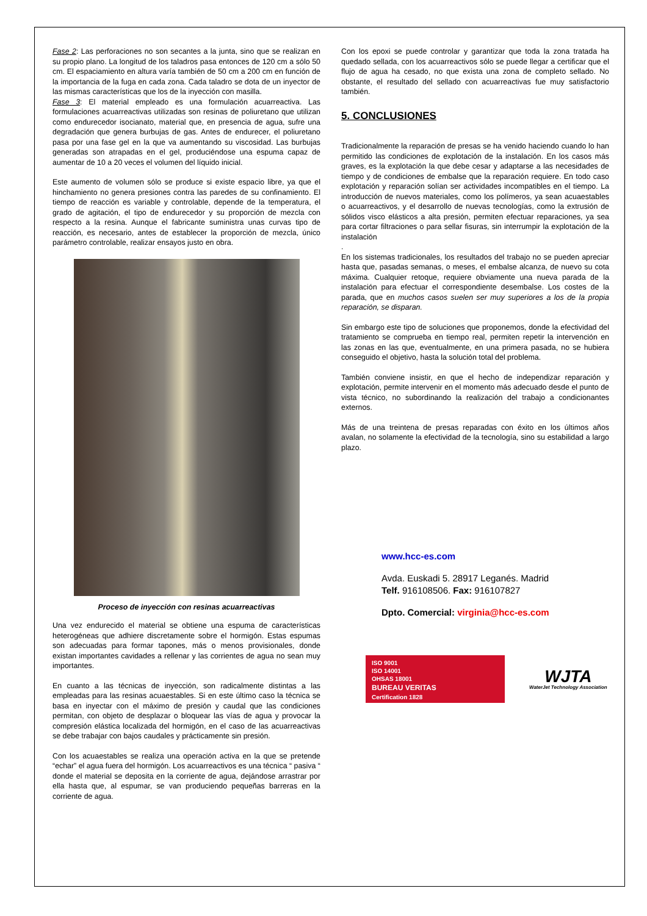Fase 2: Las perforaciones no son secantes a la junta, sino que se realizan en su propio plano. La longitud de los taladros pasa entonces de 120 cm a sólo 50 cm. El espaciamiento en altura varía también de 50 cm a 200 cm en función de la importancia de la fuga en cada zona. Cada taladro se dota de un inyector de las mismas características que los de la inyección con masilla.
Fase 3: El material empleado es una formulación acuarreactiva. Las formulaciones acuarreactivas utilizadas son resinas de poliuretano que utilizan como endurecedor isocianato, material que, en presencia de agua, sufre una degradación que genera burbujas de gas. Antes de endurecer, el poliuretano pasa por una fase gel en la que va aumentando su viscosidad. Las burbujas generadas son atrapadas en el gel, produciéndose una espuma capaz de aumentar de 10 a 20 veces el volumen del líquido inicial.
Este aumento de volumen sólo se produce si existe espacio libre, ya que el hinchamiento no genera presiones contra las paredes de su confinamiento. El tiempo de reacción es variable y controlable, depende de la temperatura, el grado de agitación, el tipo de endurecedor y su proporción de mezcla con respecto a la resina. Aunque el fabricante suministra unas curvas tipo de reacción, es necesario, antes de establecer la proporción de mezcla, único parámetro controlable, realizar ensayos justo en obra.
Proceso de inyección con resinas acuarreactivas
Una vez endurecido el material se obtiene una espuma de características heterogéneas que adhiere discretamente sobre el hormigón. Estas espumas son adecuadas para formar tapones, más o menos provisionales, donde existan importantes cavidades a rellenar y las corrientes de agua no sean muy importantes.
En cuanto a las técnicas de inyección, son radicalmente distintas a las empleadas para las resinas acuaestables. Si en este último caso la técnica se basa en inyectar con el máximo de presión y caudal que las condiciones permitan, con objeto de desplazar o bloquear las vías de agua y provocar la compresión elástica localizada del hormigón, en el caso de las acuarreactivas se debe trabajar con bajos caudales y prácticamente sin presión.
Con los acuaestables se realiza una operación activa en la que se pretende “echar” el agua fuera del hormigón. Los acuarreactivos es una técnica “ pasiva “ donde el material se deposita en la corriente de agua, dejándose arrastrar por ella hasta que, al espumar, se van produciendo pequeñas barreras en la corriente de agua.
Con los epoxi se puede controlar y garantizar que toda la zona tratada ha quedado sellada, con los acuarreactivos sólo se puede llegar a certificar que el flujo de agua ha cesado, no que exista una zona de completo sellado. No obstante, el resultado del sellado con acuarreactivas fue muy satisfactorio también.
5. CONCLUSIONES
Tradicionalmente la reparación de presas se ha venido haciendo cuando lo han permitido las condiciones de explotación de la instalación. En los casos más graves, es la explotación la que debe cesar y adaptarse a las necesidades de tiempo y de condiciones de embalse que la reparación requiere. En todo caso explotación y reparación solían ser actividades incompatibles en el tiempo. La introducción de nuevos materiales, como los polímeros, ya sean acuaestables o acuarreactivos, y el desarrollo de nuevas tecnologías, como la extrusión de sólidos visco elásticos a alta presión, permiten efectuar reparaciones, ya sea para cortar filtraciones o para sellar fisuras, sin interrumpir la explotación de la instalación
.
En los sistemas tradicionales, los resultados del trabajo no se pueden apreciar hasta que, pasadas semanas, o meses, el embalse alcanza, de nuevo su cota máxima. Cualquier retoque, requiere obviamente una nueva parada de la instalación para efectuar el correspondiente desembalse. Los costes de la parada, que en muchos casos suelen ser muy superiores a los de la propia reparación, se disparan.
Sin embargo este tipo de soluciones que proponemos, donde la efectividad del tratamiento se comprueba en tiempo real, permiten repetir la intervención en las zonas en las que, eventualmente, en una primera pasada, no se hubiera conseguido el objetivo, hasta la solución total del problema.
También conviene insistir, en que el hecho de independizar reparación y explotación, permite intervenir en el momento más adecuado desde el punto de vista técnico, no subordinando la realización del trabajo a condicionantes externos.
Más de una treintena de presas reparadas con éxito en los últimos años avalan, no solamente la efectividad de la tecnología, sino su estabilidad a largo plazo.
www.hcc-es.com
Avda. Euskadi 5. 28917 Leganés. Madrid
Telf. 916108506. Fax: 916107827
Dpto. Comercial: virginia@hcc-es.com
ISO 9001
ISO 14001
OHSAS 18001
BUREAU VERITAS
Certification 1828
WJTA
WaterJet Technology Association